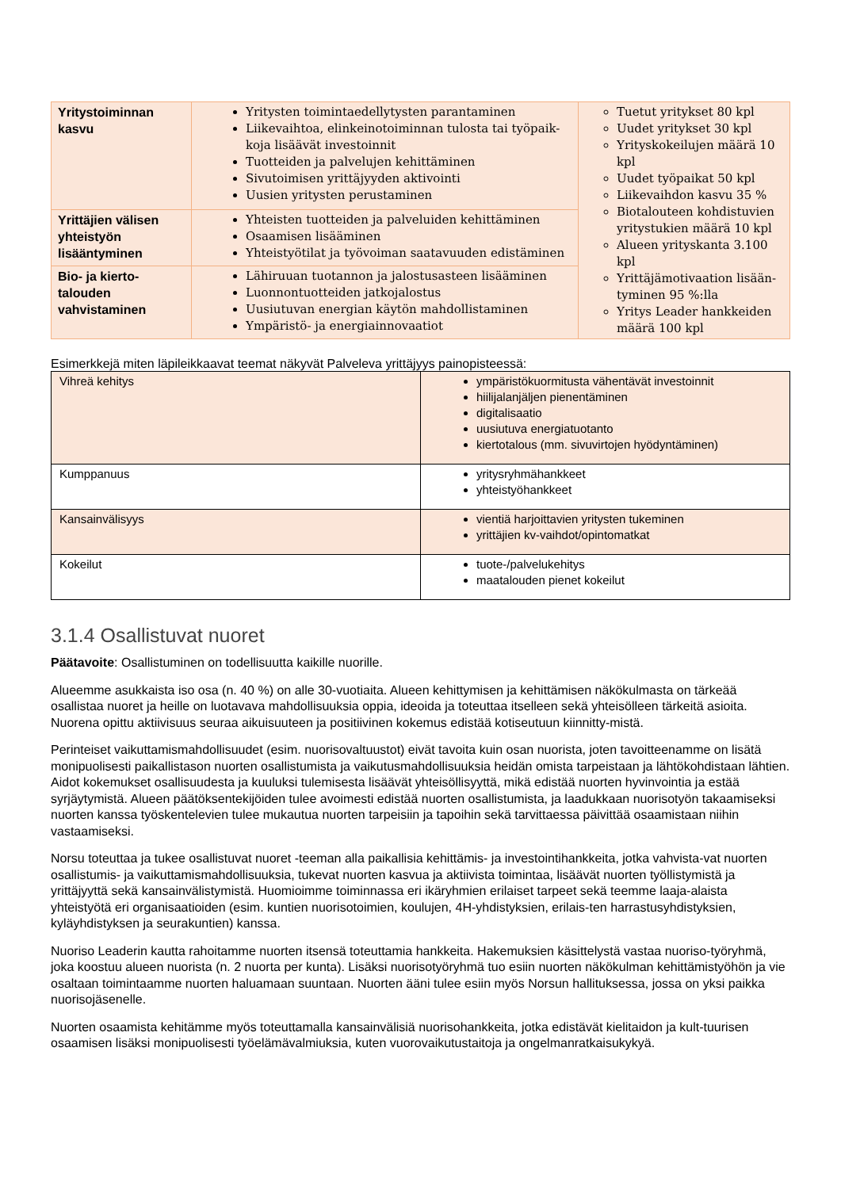| Yritystoiminnan kasvu | Yritysten toimintaedellytysten parantaminen Liikevaihtoa, elinkeinotoiminnan tulosta tai työpaik-koja lisäävät investoinnit Tuotteiden ja palvelujen kehittäminen Sivutoimisen yrittäjyyden aktivointi Uusien yritysten perustaminen | Tuetut yritykset 80 kpl Uudet yritykset 30 kpl Yrityskokeilujen määrä 10 kpl Uudet työpaikat 50 kpl Liikevaihdon kasvu 35 % Biotalouteen kohdistuvien yritystukien määrä 10 kpl Alueen yrityskanta 3.100 kpl Yrittäjämotivaation lisään-tyminen 95 %:lla Yritys Leader hankkeiden määrä 100 kpl |
| Yrittäjien välisen yhteistyön lisääntyminen | Yhteisten tuotteiden ja palveluiden kehittäminen Osaamisen lisääminen Yhteistyötilat ja työvoiman saatavuuden edistäminen | |
| Bio- ja kierto-talouden vahvistaminen | Lähiruuan tuotannon ja jalostusasteen lisääminen Luonnontuotteiden jatkojalostus Uusiutuvan energian käytön mahdollistaminen Ympäristö- ja energiainnovaatiot | |
Esimerkkejä miten läpileikkaavat teemat näkyvät Palveleva yrittäjyys painopisteessä:
| Vihreä kehitys | ympäristökuormitusta vähentävät investoinnit hiilijalanjäljen pienentäminen digitalisaatio uusiutuva energiatuotanto kiertotalous (mm. sivuvirtojen hyödyntäminen) |
| Kumppanuus | yritysryhmähankkeet yhteistyöhankkeet |
| Kansainvälisyys | vientiä harjoittavien yritysten tukeminen yrittäjien kv-vaihdot/opintomatkat |
| Kokeilut | tuote-/palvelukehitys maatalouden pienet kokeilut |
3.1.4 Osallistuvat nuoret
Päätavoite: Osallistuminen on todellisuutta kaikille nuorille.
Alueemme asukkaista iso osa (n. 40 %) on alle 30-vuotiaita. Alueen kehittymisen ja kehittämisen näkökulmasta on tärkeää osallistaa nuoret ja heille on luotavava mahdollisuuksia oppia, ideoida ja toteuttaa itselleen sekä yhteisölleen tärkeitä asioita. Nuorena opittu aktiivisuus seuraa aikuisuuteen ja positiivinen kokemus edistää kotiseutuun kiinnitty-mistä.
Perinteiset vaikuttamismahdollisuudet (esim. nuorisovaltuustot) eivät tavoita kuin osan nuorista, joten tavoitteenamme on lisätä monipuolisesti paikallistason nuorten osallistumista ja vaikutusmahdollisuuksia heidän omista tarpeistaan ja lähtökohdistaan lähtien. Aidot kokemukset osallisuudesta ja kuuluksi tulemisesta lisäävät yhteisöllisyyttä, mikä edistää nuorten hyvinvointia ja estää syrjäytymistä. Alueen päätöksentekijöiden tulee avoimesti edistää nuorten osallistumista, ja laadukkaan nuorisotyön takaamiseksi nuorten kanssa työskentelevien tulee mukautua nuorten tarpeisiin ja tapoihin sekä tarvittaessa päivittää osaamistaan niihin vastaamiseksi.
Norsu toteuttaa ja tukee osallistuvat nuoret -teeman alla paikallisia kehittämis- ja investointihankkeita, jotka vahvista-vat nuorten osallistumis- ja vaikuttamismahdollisuuksia, tukevat nuorten kasvua ja aktiivista toimintaa, lisäävät nuorten työllistymistä ja yrittäjyyttä sekä kansainvälistymistä. Huomioimme toiminnassa eri ikäryhmien erilaiset tarpeet sekä teemme laaja-alaista yhteistyötä eri organisaatioiden (esim. kuntien nuorisotoimien, koulujen, 4H-yhdistyksien, erilais-ten harrastusyhdistyksien, kyläyhdistyksen ja seurakuntien) kanssa.
Nuoriso Leaderin kautta rahoitamme nuorten itsensä toteuttamia hankkeita. Hakemuksien käsittelystä vastaa nuoriso-työryhmä, joka koostuu alueen nuorista (n. 2 nuorta per kunta). Lisäksi nuorisotyöryhmä tuo esiin nuorten näkökulman kehittämistyöhön ja vie osaltaan toimintaamme nuorten haluamaan suuntaan. Nuorten ääni tulee esiin myös Norsun hallituksessa, jossa on yksi paikka nuorisojäsenelle.
Nuorten osaamista kehitämme myös toteuttamalla kansainvälisiä nuorisohankkeita, jotka edistävät kielitaidon ja kult-tuurisen osaamisen lisäksi monipuolisesti työelämävalmiuksia, kuten vuorovaikutustaitoja ja ongelmanratkaisukykyä.